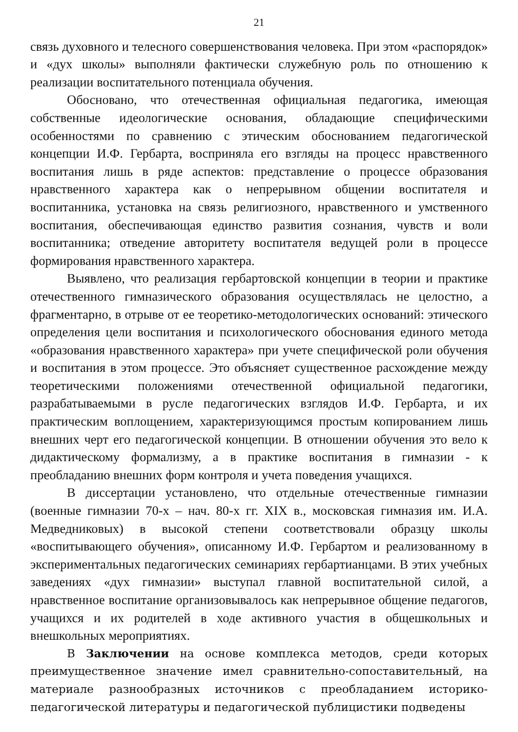21
связь духовного и телесного совершенствования человека. При этом «распорядок» и «дух школы» выполняли фактически служебную роль по отношению к реализации воспитательного потенциала обучения.
Обосновано, что отечественная официальная педагогика, имеющая собственные идеологические основания, обладающие специфическими особенностями по сравнению с этическим обоснованием педагогической концепции И.Ф. Гербарта, восприняла его взгляды на процесс нравственного воспитания лишь в ряде аспектов: представление о процессе образования нравственного характера как о непрерывном общении воспитателя и воспитанника, установка на связь религиозного, нравственного и умственного воспитания, обеспечивающая единство развития сознания, чувств и воли воспитанника; отведение авторитету воспитателя ведущей роли в процессе формирования нравственного характера.
Выявлено, что реализация гербартовской концепции в теории и практике отечественного гимназического образования осуществлялась не целостно, а фрагментарно, в отрыве от ее теоретико-методологических оснований: этического определения цели воспитания и психологического обоснования единого метода «образования нравственного характера» при учете специфической роли обучения и воспитания в этом процессе. Это объясняет существенное расхождение между теоретическими положениями отечественной официальной педагогики, разрабатываемыми в русле педагогических взглядов И.Ф. Гербарта, и их практическим воплощением, характеризующимся простым копированием лишь внешних черт его педагогической концепции. В отношении обучения это вело к дидактическому формализму, а в практике воспитания в гимназии - к преобладанию внешних форм контроля и учета поведения учащихся.
В диссертации установлено, что отдельные отечественные гимназии (военные гимназии 70-х – нач. 80-х гг. XIX в., московская гимназия им. И.А. Медведниковых) в высокой степени соответствовали образцу школы «воспитывающего обучения», описанному И.Ф. Гербартом и реализованному в экспериментальных педагогических семинариях гербартианцами. В этих учебных заведениях «дух гимназии» выступал главной воспитательной силой, а нравственное воспитание организовывалось как непрерывное общение педагогов, учащихся и их родителей в ходе активного участия в общешкольных и внешкольных мероприятиях.
В Заключении на основе комплекса методов, среди которых преимущественное значение имел сравнительно-сопоставительный, на материале разнообразных источников с преобладанием историко-педагогической литературы и педагогической публицистики подведены